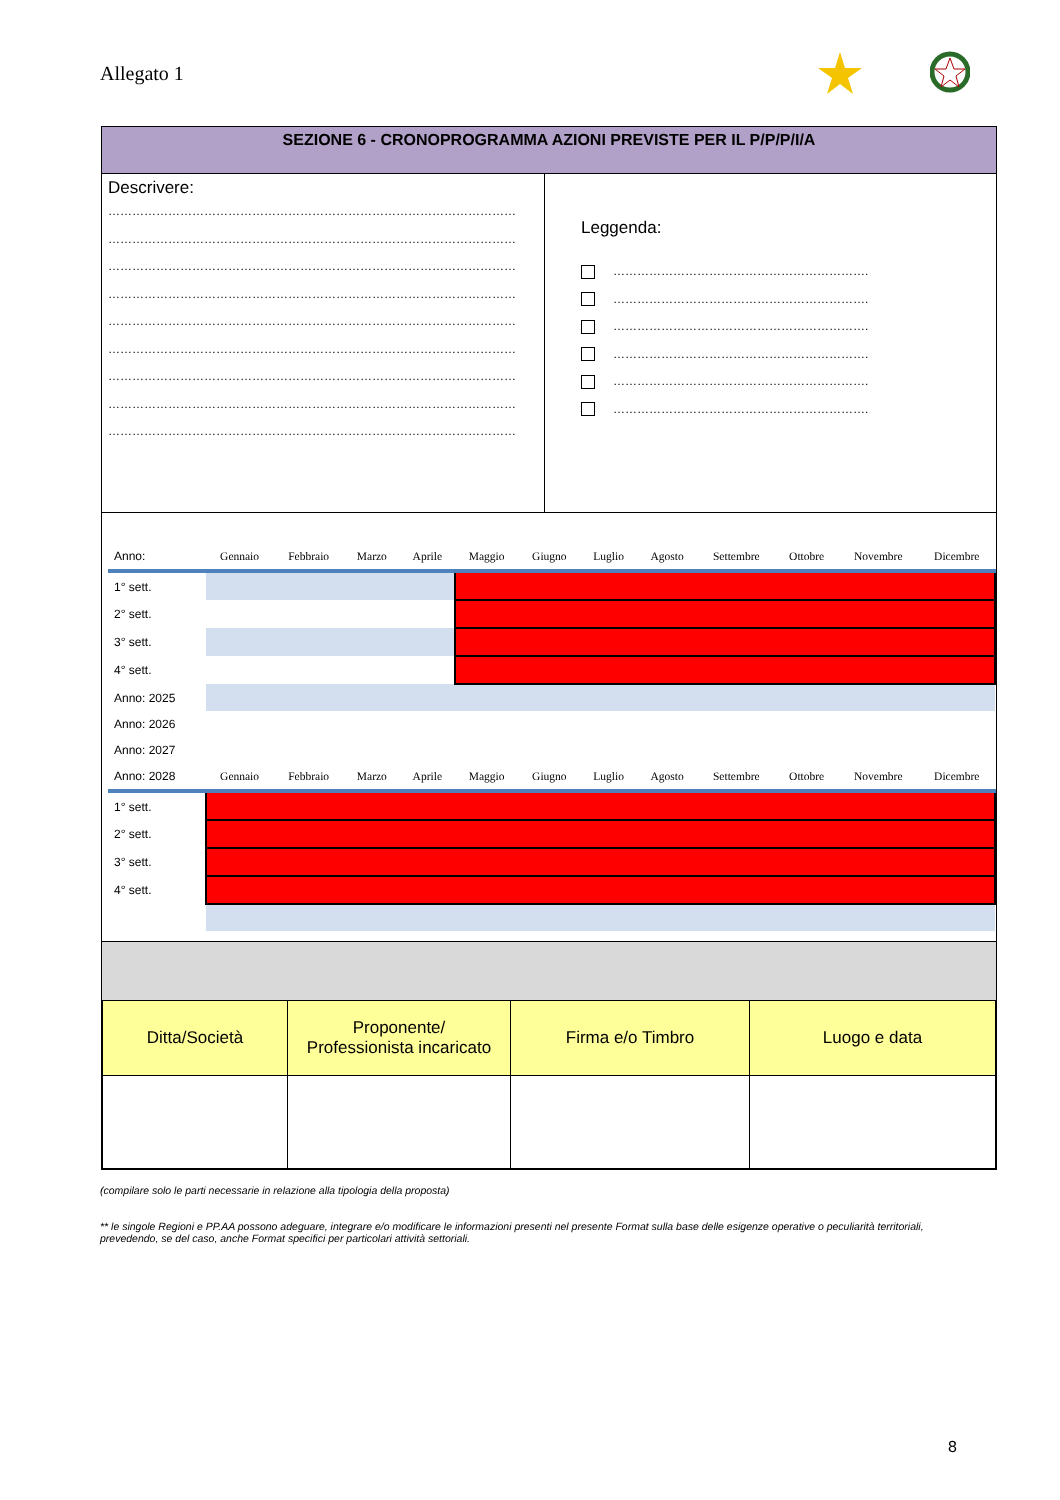Allegato 1
SEZIONE 6 - CRONOPROGRAMMA AZIONI PREVISTE PER IL P/P/P/I/A
Descrivere:
…………………………………………………………………………………………
…………………………………………………………………………………………
…………………………………………………………………………………………
…………………………………………………………………………………………
…………………………………………………………………………………………
…………………………………………………………………………………………
…………………………………………………………………………………………
…………………………………………………………………………………………
…………………………………………………………………………………………
Leggenda:
……………………………………………………….
……………………………………………………….
……………………………………………………….
……………………………………………………….
……………………………………………………….
……………………………………………………….
| Anno: | Gennaio | Febbraio | Marzo | Aprile | Maggio | Giugno | Luglio | Agosto | Settembre | Ottobre | Novembre | Dicembre |
| 1° sett. | | | | | | | | | | | | |
| 2° sett. | | | | | | | | | | | | |
| 3° sett. | | | | | | | | | | | | |
| 4° sett. | | | | | | | | | | | | |
| Anno: 2025 | | | | | | | | | | | | |
| Anno: 2026 | | | | | | | | | | | | |
| Anno: 2027 | | | | | | | | | | | | |
| Anno: 2028 | Gennaio | Febbraio | Marzo | Aprile | Maggio | Giugno | Luglio | Agosto | Settembre | Ottobre | Novembre | Dicembre |
| 1° sett. | | | | | | | | | | | | |
| 2° sett. | | | | | | | | | | | | |
| 3° sett. | | | | | | | | | | | | |
| 4° sett. | | | | | | | | | | | | |
| Ditta/Società | Proponente/ Professionista incaricato | Firma e/o Timbro | Luogo e data |
(compilare solo le parti necessarie in relazione alla tipologia della proposta)
** le singole Regioni e PP.AA possono adeguare, integrare e/o modificare le informazioni presenti nel presente Format sulla base delle esigenze operative o peculiarità territoriali, prevedendo, se del caso, anche Format specifici per particolari attività settoriali.
8